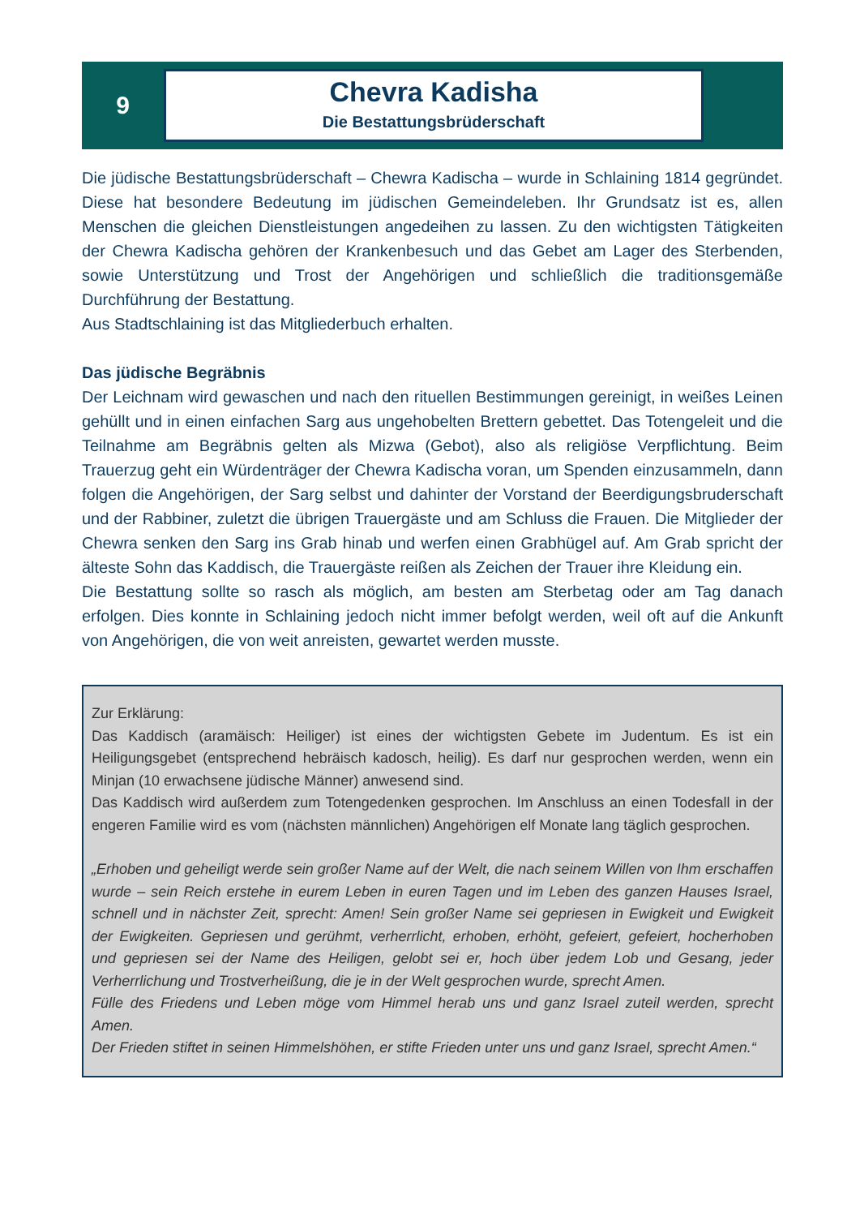9
Chevra Kadisha
Die Bestattungsbrüderschaft
Die jüdische Bestattungsbrüderschaft – Chewra Kadischa – wurde in Schlaining 1814 gegründet. Diese hat besondere Bedeutung im jüdischen Gemeindeleben. Ihr Grundsatz ist es, allen Menschen die gleichen Dienstleistungen angedeihen zu lassen. Zu den wichtigsten Tätigkeiten der Chewra Kadischa gehören der Krankenbesuch und das Gebet am Lager des Sterbenden, sowie Unterstützung und Trost der Angehörigen und schließlich die traditionsgemäße Durchführung der Bestattung.
Aus Stadtschlaining ist das Mitgliederbuch erhalten.
Das jüdische Begräbnis
Der Leichnam wird gewaschen und nach den rituellen Bestimmungen gereinigt, in weißes Leinen gehüllt und in einen einfachen Sarg aus ungehobelten Brettern gebettet. Das Totengeleit und die Teilnahme am Begräbnis gelten als Mizwa (Gebot), also als religiöse Verpflichtung. Beim Trauerzug geht ein Würdenträger der Chewra Kadischa voran, um Spenden einzusammeln, dann folgen die Angehörigen, der Sarg selbst und dahinter der Vorstand der Beerdigungsbruderschaft und der Rabbiner, zuletzt die übrigen Trauergäste und am Schluss die Frauen. Die Mitglieder der Chewra senken den Sarg ins Grab hinab und werfen einen Grabhügel auf. Am Grab spricht der älteste Sohn das Kaddisch, die Trauergäste reißen als Zeichen der Trauer ihre Kleidung ein.
Die Bestattung sollte so rasch als möglich, am besten am Sterbetag oder am Tag danach erfolgen. Dies konnte in Schlaining jedoch nicht immer befolgt werden, weil oft auf die Ankunft von Angehörigen, die von weit anreisten, gewartet werden musste.
Zur Erklärung:
Das Kaddisch (aramäisch: Heiliger) ist eines der wichtigsten Gebete im Judentum. Es ist ein Heiligungsgebet (entsprechend hebräisch kadosch, heilig). Es darf nur gesprochen werden, wenn ein Minjan (10 erwachsene jüdische Männer) anwesend sind.
Das Kaddisch wird außerdem zum Totengedenken gesprochen. Im Anschluss an einen Todesfall in der engeren Familie wird es vom (nächsten männlichen) Angehörigen elf Monate lang täglich gesprochen.
„Erhoben und geheiligt werde sein großer Name auf der Welt, die nach seinem Willen von Ihm erschaffen wurde – sein Reich erstehe in eurem Leben in euren Tagen und im Leben des ganzen Hauses Israel, schnell und in nächster Zeit, sprecht: Amen! Sein großer Name sei gepriesen in Ewigkeit und Ewigkeit der Ewigkeiten. Gepriesen und gerühmt, verherrlicht, erhoben, erhöht, gefeiert, gefeiert, hocherhoben und gepriesen sei der Name des Heiligen, gelobt sei er, hoch über jedem Lob und Gesang, jeder Verherrlichung und Trostverheißung, die je in der Welt gesprochen wurde, sprecht Amen.
Fülle des Friedens und Leben möge vom Himmel herab uns und ganz Israel zuteil werden, sprecht Amen.
Der Frieden stiftet in seinen Himmelshöhen, er stifte Frieden unter uns und ganz Israel, sprecht Amen.“